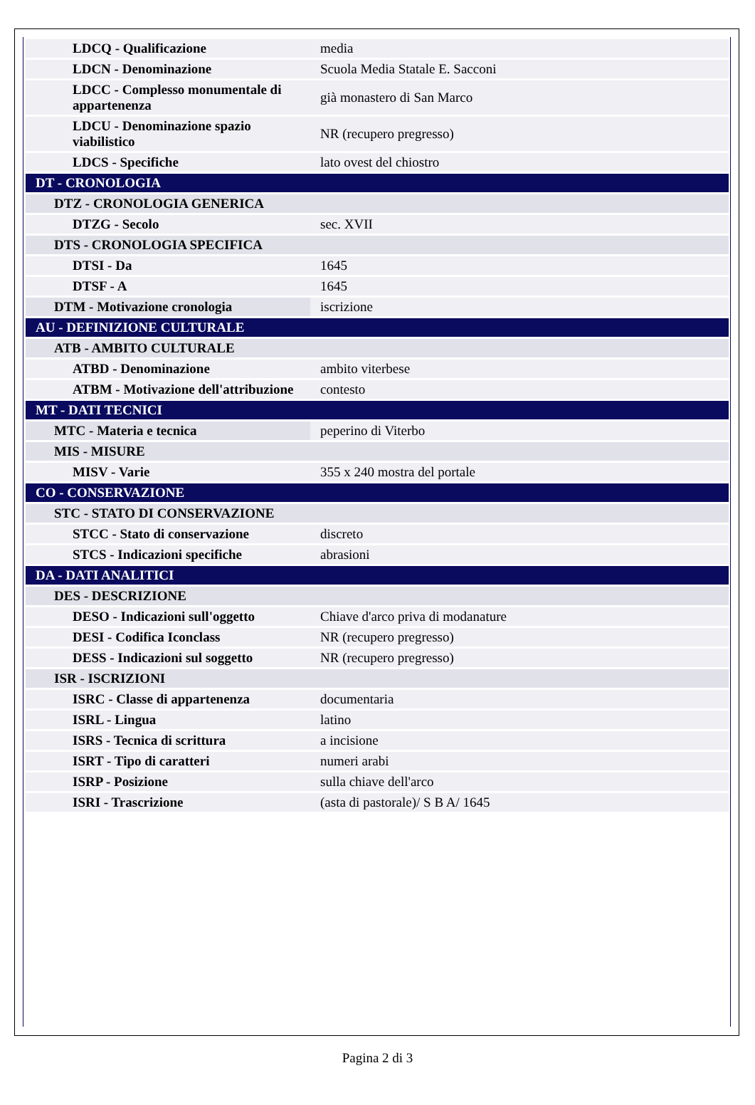| LDCQ - Qualificazione | media |
| LDCN - Denominazione | Scuola Media Statale E. Sacconi |
| LDCC - Complesso monumentale di appartenenza | già monastero di San Marco |
| LDCU - Denominazione spazio viabilistico | NR (recupero pregresso) |
| LDCS - Specifiche | lato ovest del chiostro |
| DT - CRONOLOGIA | |
| DTZ - CRONOLOGIA GENERICA | |
| DTZG - Secolo | sec. XVII |
| DTS - CRONOLOGIA SPECIFICA | |
| DTSI - Da | 1645 |
| DTSF - A | 1645 |
| DTM - Motivazione cronologia | iscrizione |
| AU - DEFINIZIONE CULTURALE | |
| ATB - AMBITO CULTURALE | |
| ATBD - Denominazione | ambito viterbese |
| ATBM - Motivazione dell'attribuzione | contesto |
| MT - DATI TECNICI | |
| MTC - Materia e tecnica | peperino di Viterbo |
| MIS - MISURE | |
| MISV - Varie | 355 x 240 mostra del portale |
| CO - CONSERVAZIONE | |
| STC - STATO DI CONSERVAZIONE | |
| STCC - Stato di conservazione | discreto |
| STCS - Indicazioni specifiche | abrasioni |
| DA - DATI ANALITICI | |
| DES - DESCRIZIONE | |
| DESO - Indicazioni sull'oggetto | Chiave d'arco priva di modanature |
| DESI - Codifica Iconclass | NR (recupero pregresso) |
| DESS - Indicazioni sul soggetto | NR (recupero pregresso) |
| ISR - ISCRIZIONI | |
| ISRC - Classe di appartenenza | documentaria |
| ISRL - Lingua | latino |
| ISRS - Tecnica di scrittura | a incisione |
| ISRT - Tipo di caratteri | numeri arabi |
| ISRP - Posizione | sulla chiave dell'arco |
| ISRI - Trascrizione | (asta di pastorale)/ S B A/ 1645 |
Pagina 2 di 3